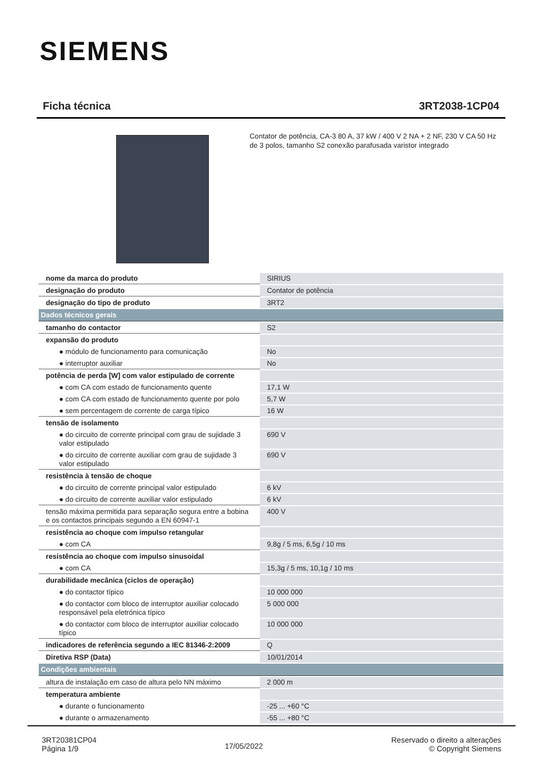SIEMENS
Ficha técnica 3RT2038-1CP04
Contator de potência, CA-3 80 A, 37 kW / 400 V 2 NA + 2 NF, 230 V CA 50 Hz de 3 polos, tamanho S2 conexão parafusada varistor integrado
| nome da marca do produto | SIRIUS |
| designação do produto | Contator de potência |
| designação do tipo de produto | 3RT2 |
| Dados técnicos gerais | |
| tamanho do contactor | S2 |
| expansão do produto | |
| ● módulo de funcionamento para comunicação | No |
| ● interruptor auxiliar | No |
| potência de perda [W] com valor estipulado de corrente | |
| ● com CA com estado de funcionamento quente | 17,1 W |
| ● com CA com estado de funcionamento quente por polo | 5,7 W |
| ● sem percentagem de corrente de carga típico | 16 W |
| tensão de isolamento | |
| ● do circuito de corrente principal com grau de sujidade 3 valor estipulado | 690 V |
| ● do circuito de corrente auxiliar com grau de sujidade 3 valor estipulado | 690 V |
| resistência à tensão de choque | |
| ● do circuito de corrente principal valor estipulado | 6 kV |
| ● do circuito de corrente auxiliar valor estipulado | 6 kV |
| tensão máxima permitida para separação segura entre a bobina e os contactos principais segundo a EN 60947-1 | 400 V |
| resistência ao choque com impulso retangular | |
| ● com CA | 9,8g / 5 ms, 6,5g / 10 ms |
| resistência ao choque com impulso sinusoidal | |
| ● com CA | 15,3g / 5 ms, 10,1g / 10 ms |
| durabilidade mecânica (ciclos de operação) | |
| ● do contactor típico | 10 000 000 |
| ● do contactor com bloco de interruptor auxiliar colocado responsável pela eletrónica típico | 5 000 000 |
| ● do contactor com bloco de interruptor auxiliar colocado típico | 10 000 000 |
| indicadores de referência segundo a IEC 81346-2:2009 | Q |
| Diretiva RSP (Data) | 10/01/2014 |
| Condições ambientais | |
| altura de instalação em caso de altura pelo NN máximo | 2 000 m |
| temperatura ambiente | |
| ● durante o funcionamento | -25 ... +60 °C |
| ● durante o armazenamento | -55 ... +80 °C |
3RT20381CP04
Página 1/9
17/05/2022
Reservado o direito a alterações
© Copyright Siemens